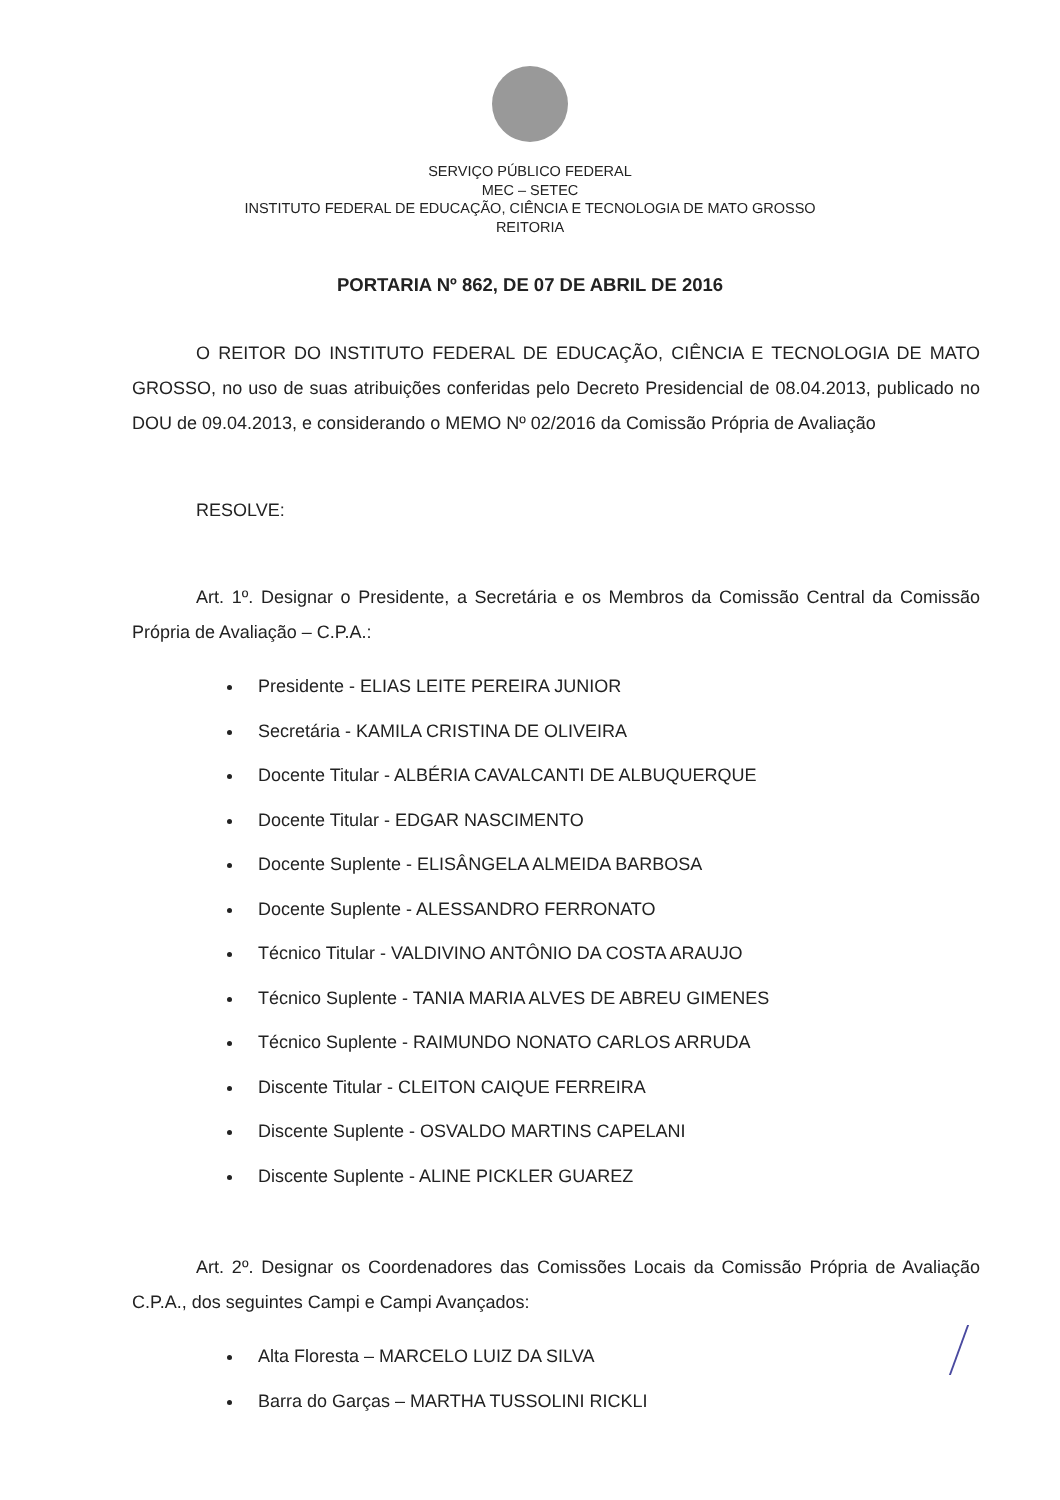SERVIÇO PÚBLICO FEDERAL
MEC – SETEC
INSTITUTO FEDERAL DE EDUCAÇÃO, CIÊNCIA E TECNOLOGIA DE MATO GROSSO
REITORIA
PORTARIA Nº 862, DE 07 DE ABRIL DE 2016
O REITOR DO INSTITUTO FEDERAL DE EDUCAÇÃO, CIÊNCIA E TECNOLOGIA DE MATO GROSSO, no uso de suas atribuições conferidas pelo Decreto Presidencial de 08.04.2013, publicado no DOU de 09.04.2013, e considerando o MEMO Nº 02/2016 da Comissão Própria de Avaliação
RESOLVE:
Art. 1º. Designar o Presidente, a Secretária e os Membros da Comissão Central da Comissão Própria de Avaliação – C.P.A.:
Presidente - ELIAS LEITE PEREIRA JUNIOR
Secretária - KAMILA CRISTINA DE OLIVEIRA
Docente Titular - ALBÉRIA CAVALCANTI DE ALBUQUERQUE
Docente Titular - EDGAR NASCIMENTO
Docente Suplente - ELISÂNGELA ALMEIDA BARBOSA
Docente Suplente - ALESSANDRO FERRONATO
Técnico Titular - VALDIVINO ANTÔNIO DA COSTA ARAUJO
Técnico Suplente - TANIA MARIA ALVES DE ABREU GIMENES
Técnico Suplente - RAIMUNDO NONATO CARLOS ARRUDA
Discente Titular - CLEITON CAIQUE FERREIRA
Discente Suplente - OSVALDO MARTINS CAPELANI
Discente Suplente - ALINE PICKLER GUAREZ
Art. 2º. Designar os Coordenadores das Comissões Locais da Comissão Própria de Avaliação C.P.A., dos seguintes Campi e Campi Avançados:
Alta Floresta – MARCELO LUIZ DA SILVA
Barra do Garças – MARTHA TUSSOLINI RICKLI